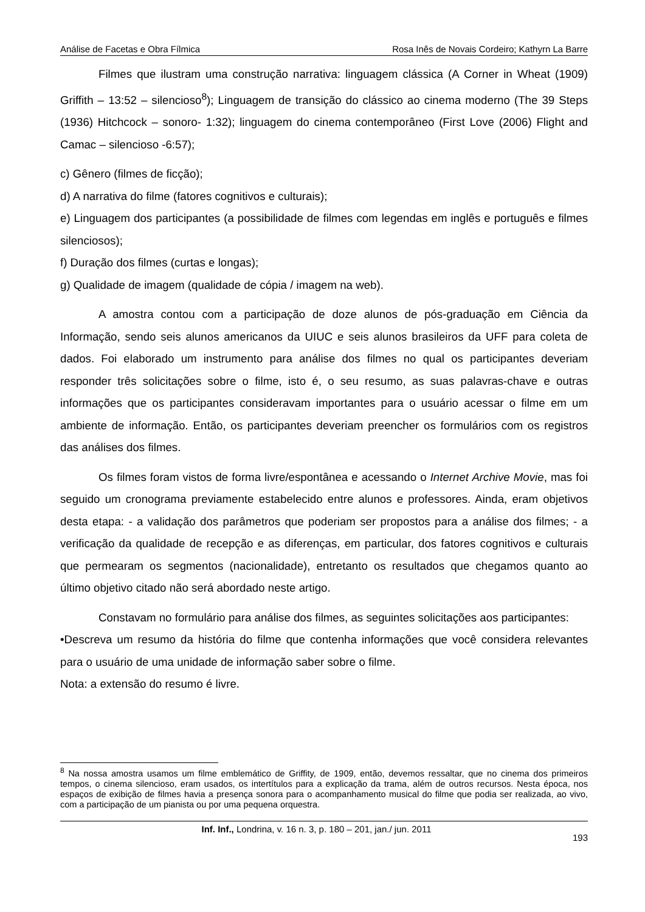Análise de Facetas e Obra Fílmica Rosa Inês de Novais Cordeiro; Kathyrn La Barre
Filmes que ilustram uma construção narrativa: linguagem clássica (A Corner in Wheat (1909) Griffith – 13:52 – silencioso<sup>8</sup>); Linguagem de transição do clássico ao cinema moderno (The 39 Steps (1936) Hitchcock – sonoro- 1:32); linguagem do cinema contemporâneo (First Love (2006) Flight and Camac – silencioso -6:57);
c) Gênero (filmes de ficção);
d) A narrativa do filme (fatores cognitivos e culturais);
e) Linguagem dos participantes (a possibilidade de filmes com legendas em inglês e português e filmes silenciosos);
f) Duração dos filmes (curtas e longas);
g) Qualidade de imagem (qualidade de cópia / imagem na web).
A amostra contou com a participação de doze alunos de pós-graduação em Ciência da Informação, sendo seis alunos americanos da UIUC e seis alunos brasileiros da UFF para coleta de dados. Foi elaborado um instrumento para análise dos filmes no qual os participantes deveriam responder três solicitações sobre o filme, isto é, o seu resumo, as suas palavras-chave e outras informações que os participantes consideravam importantes para o usuário acessar o filme em um ambiente de informação. Então, os participantes deveriam preencher os formulários com os registros das análises dos filmes.
Os filmes foram vistos de forma livre/espontânea e acessando o Internet Archive Movie, mas foi seguido um cronograma previamente estabelecido entre alunos e professores. Ainda, eram objetivos desta etapa: - a validação dos parâmetros que poderiam ser propostos para a análise dos filmes; - a verificação da qualidade de recepção e as diferenças, em particular, dos fatores cognitivos e culturais que permearam os segmentos (nacionalidade), entretanto os resultados que chegamos quanto ao último objetivo citado não será abordado neste artigo.
Constavam no formulário para análise dos filmes, as seguintes solicitações aos participantes:
•Descreva um resumo da história do filme que contenha informações que você considera relevantes para o usuário de uma unidade de informação saber sobre o filme.
Nota: a extensão do resumo é livre.
<sup>8</sup> Na nossa amostra usamos um filme emblemático de Griffity, de 1909, então, devemos ressaltar, que no cinema dos primeiros tempos, o cinema silencioso, eram usados, os intertítulos para a explicação da trama, além de outros recursos. Nesta época, nos espaços de exibição de filmes havia a presença sonora para o acompanhamento musical do filme que podia ser realizada, ao vivo, com a participação de um pianista ou por uma pequena orquestra.
Inf. Inf., Londrina, v. 16 n. 3, p. 180 – 201, jan./ jun. 2011 193